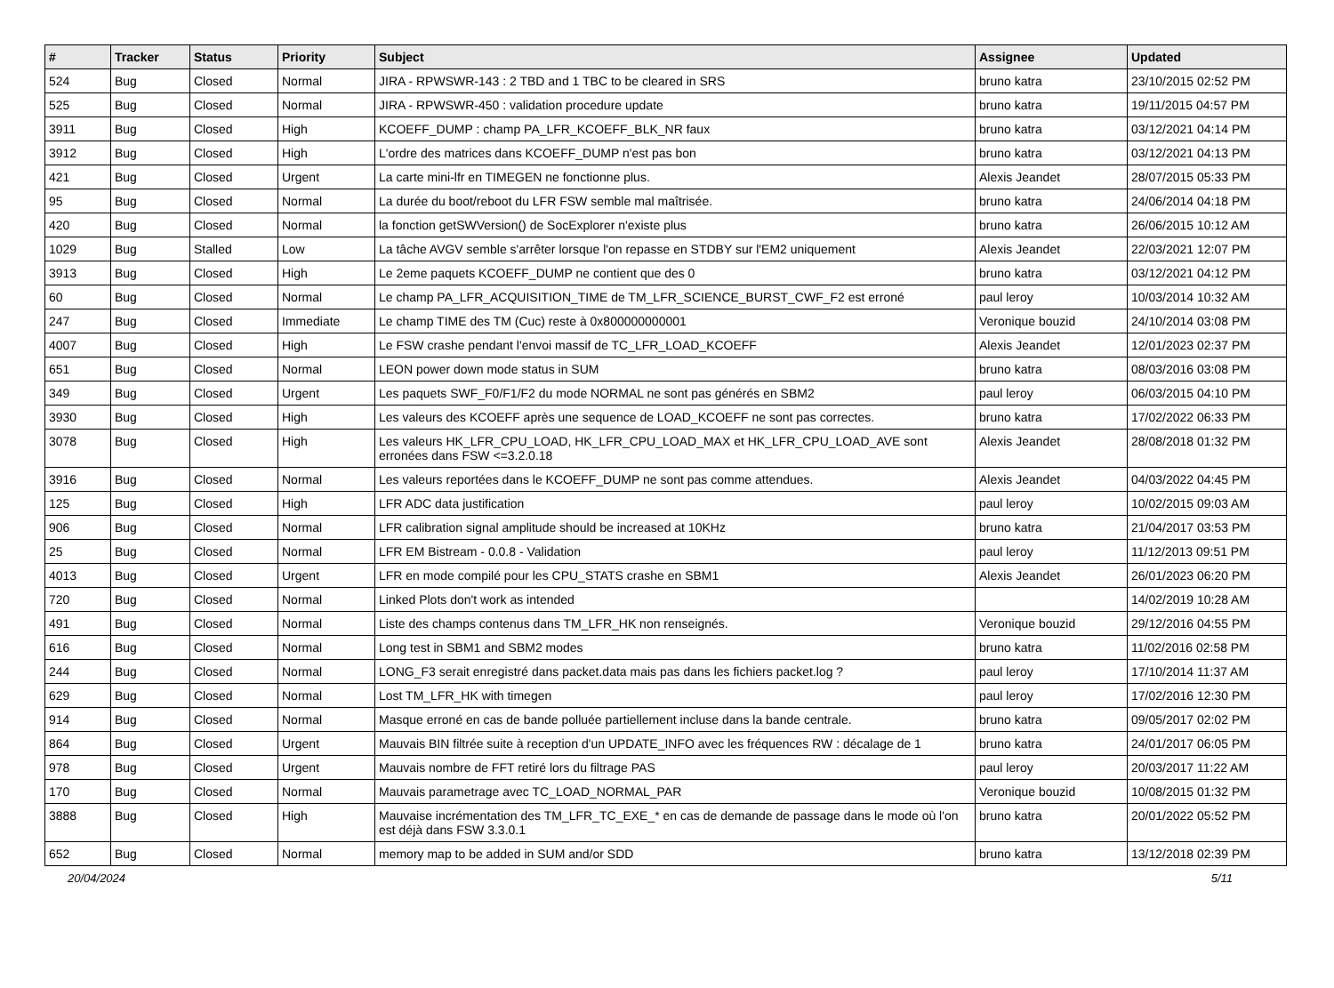| # | Tracker | Status | Priority | Subject | Assignee | Updated |
| --- | --- | --- | --- | --- | --- | --- |
| 524 | Bug | Closed | Normal | JIRA - RPWSWR-143 : 2 TBD and 1 TBC to be cleared in SRS | bruno katra | 23/10/2015 02:52 PM |
| 525 | Bug | Closed | Normal | JIRA - RPWSWR-450 : validation procedure update | bruno katra | 19/11/2015 04:57 PM |
| 3911 | Bug | Closed | High | KCOEFF_DUMP : champ PA_LFR_KCOEFF_BLK_NR faux | bruno katra | 03/12/2021 04:14 PM |
| 3912 | Bug | Closed | High | L'ordre des matrices dans KCOEFF_DUMP n'est pas bon | bruno katra | 03/12/2021 04:13 PM |
| 421 | Bug | Closed | Urgent | La carte mini-lfr en TIMEGEN ne fonctionne plus. | Alexis Jeandet | 28/07/2015 05:33 PM |
| 95 | Bug | Closed | Normal | La durée du boot/reboot du LFR FSW semble mal maîtrisée. | bruno katra | 24/06/2014 04:18 PM |
| 420 | Bug | Closed | Normal | la fonction getSWVersion() de SocExplorer n'existe plus | bruno katra | 26/06/2015 10:12 AM |
| 1029 | Bug | Stalled | Low | La tâche AVGV semble s'arrêter lorsque l'on repasse en STDBY sur l'EM2 uniquement | Alexis Jeandet | 22/03/2021 12:07 PM |
| 3913 | Bug | Closed | High | Le 2eme paquets KCOEFF_DUMP ne contient que des 0 | bruno katra | 03/12/2021 04:12 PM |
| 60 | Bug | Closed | Normal | Le champ PA_LFR_ACQUISITION_TIME de TM_LFR_SCIENCE_BURST_CWF_F2 est erroné | paul leroy | 10/03/2014 10:32 AM |
| 247 | Bug | Closed | Immediate | Le champ TIME des TM (Cuc) reste à 0x800000000001 | Veronique bouzid | 24/10/2014 03:08 PM |
| 4007 | Bug | Closed | High | Le FSW crashe pendant l'envoi massif de TC_LFR_LOAD_KCOEFF | Alexis Jeandet | 12/01/2023 02:37 PM |
| 651 | Bug | Closed | Normal | LEON power down mode status in SUM | bruno katra | 08/03/2016 03:08 PM |
| 349 | Bug | Closed | Urgent | Les paquets SWF_F0/F1/F2 du mode NORMAL ne sont pas générés en SBM2 | paul leroy | 06/03/2015 04:10 PM |
| 3930 | Bug | Closed | High | Les valeurs des KCOEFF après une sequence de LOAD_KCOEFF ne sont pas correctes. | bruno katra | 17/02/2022 06:33 PM |
| 3078 | Bug | Closed | High | Les valeurs HK_LFR_CPU_LOAD, HK_LFR_CPU_LOAD_MAX et HK_LFR_CPU_LOAD_AVE sont erronées dans FSW <=3.2.0.18 | Alexis Jeandet | 28/08/2018 01:32 PM |
| 3916 | Bug | Closed | Normal | Les valeurs reportées dans le KCOEFF_DUMP ne sont pas comme attendues. | Alexis Jeandet | 04/03/2022 04:45 PM |
| 125 | Bug | Closed | High | LFR ADC data justification | paul leroy | 10/02/2015 09:03 AM |
| 906 | Bug | Closed | Normal | LFR calibration signal amplitude should be increased at 10KHz | bruno katra | 21/04/2017 03:53 PM |
| 25 | Bug | Closed | Normal | LFR EM Bistream - 0.0.8 - Validation | paul leroy | 11/12/2013 09:51 PM |
| 4013 | Bug | Closed | Urgent | LFR en mode compilé pour les CPU_STATS crashe en SBM1 | Alexis Jeandet | 26/01/2023 06:20 PM |
| 720 | Bug | Closed | Normal | Linked Plots don't work as intended | | 14/02/2019 10:28 AM |
| 491 | Bug | Closed | Normal | Liste des champs contenus dans TM_LFR_HK non renseignés. | Veronique bouzid | 29/12/2016 04:55 PM |
| 616 | Bug | Closed | Normal | Long test in SBM1 and SBM2 modes | bruno katra | 11/02/2016 02:58 PM |
| 244 | Bug | Closed | Normal | LONG_F3 serait enregistré dans packet.data mais pas dans les fichiers packet.log ? | paul leroy | 17/10/2014 11:37 AM |
| 629 | Bug | Closed | Normal | Lost TM_LFR_HK with timegen | paul leroy | 17/02/2016 12:30 PM |
| 914 | Bug | Closed | Normal | Masque erroné en cas de bande polluée partiellement incluse dans la bande centrale. | bruno katra | 09/05/2017 02:02 PM |
| 864 | Bug | Closed | Urgent | Mauvais BIN filtrée suite à reception d'un UPDATE_INFO avec les fréquences RW : décalage de 1 | bruno katra | 24/01/2017 06:05 PM |
| 978 | Bug | Closed | Urgent | Mauvais nombre de FFT retiré lors du filtrage PAS | paul leroy | 20/03/2017 11:22 AM |
| 170 | Bug | Closed | Normal | Mauvais parametrage avec TC_LOAD_NORMAL_PAR | Veronique bouzid | 10/08/2015 01:32 PM |
| 3888 | Bug | Closed | High | Mauvaise incrémentation des TM_LFR_TC_EXE_* en cas de demande de passage dans le mode où l'on est déjà dans FSW 3.3.0.1 | bruno katra | 20/01/2022 05:52 PM |
| 652 | Bug | Closed | Normal | memory map to be added in SUM and/or SDD | bruno katra | 13/12/2018 02:39 PM |
20/04/2024 5/11